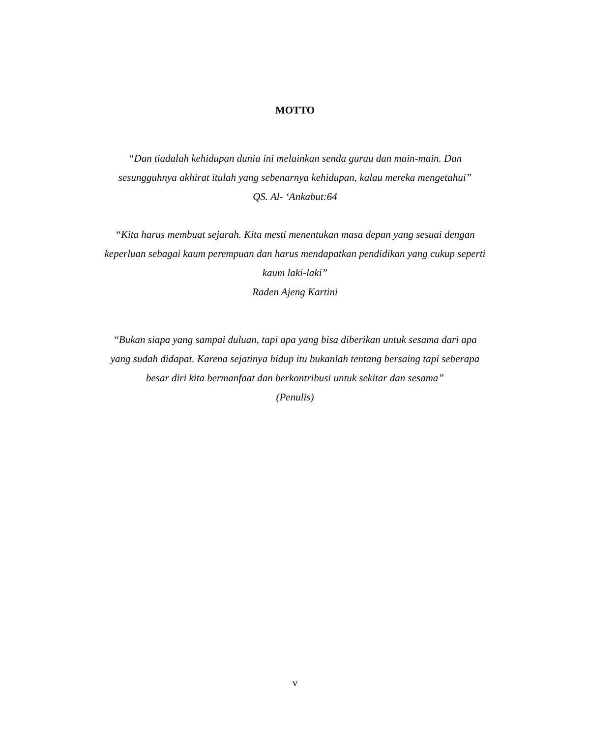MOTTO
“Dan tiadalah kehidupan dunia ini melainkan senda gurau dan main-main. Dan sesungguhnya akhirat itulah yang sebenarnya kehidupan, kalau mereka mengetahui”
QS. Al- ‘Ankabut:64
“Kita harus membuat sejarah. Kita mesti menentukan masa depan yang sesuai dengan keperluan sebagai kaum perempuan dan harus mendapatkan pendidikan yang cukup seperti kaum laki-laki”
Raden Ajeng Kartini
“Bukan siapa yang sampai duluan, tapi apa yang bisa diberikan untuk sesama dari apa yang sudah didapat. Karena sejatinya hidup itu bukanlah tentang bersaing tapi seberapa besar diri kita bermanfaat dan berkontribusi untuk sekitar dan sesama”
(Penulis)
v